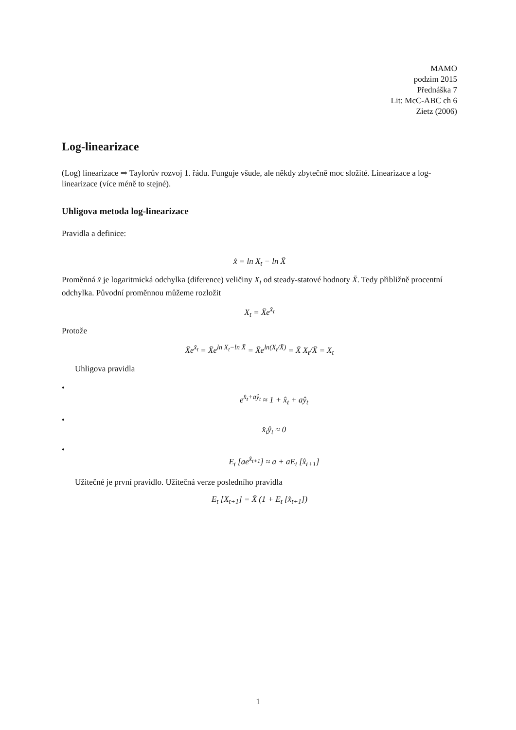MAMO
podzim 2015
Přednáška 7
Lit: McC-ABC ch 6
Zietz (2006)
Log-linearizace
(Log) linearizace ⇒ Taylorův rozvoj 1. řádu. Funguje všude, ale někdy zbytečně moc složité. Linearizace a log-linearizace (více méně to stejné).
Uhligova metoda log-linearizace
Pravidla a definice:
x̂ = ln X<sub>t</sub> − ln X̄
Proměnná x̂ je logaritmická odchylka (diference) veličiny X<sub>t</sub> od steady-statové hodnoty X̄. Tedy přibližně procentní odchylka. Původní proměnnou můžeme rozložit
X<sub>t</sub> = X̄e<sup>x̂<sub>t</sub></sup>
Protože
X̄e<sup>x̂<sub>t</sub></sup> = X̄e<sup>ln X<sub>t</sub>−ln X̄</sup> = X̄e<sup>ln(X<sub>t</sub>/X̄)</sup> = X̄ X<sub>t</sub>/X̄ = X<sub>t</sub>
Uhligova pravidla
•
e<sup>x̂<sub>t</sub>+aŷ<sub>t</sub></sup> ≈ 1 + x̂<sub>t</sub> + aŷ<sub>t</sub>
•
x̂<sub>t</sub>ŷ<sub>t</sub> ≈ 0
•
E<sub>t</sub> [ae<sup>x̂<sub>t+1</sub></sup>] ≈ a + aE<sub>t</sub> [x̂<sub>t+1</sub>]
Užitečné je první pravidlo. Užitečná verze posledního pravidla
E<sub>t</sub> [X<sub>t+1</sub>] = X̄ (1 + E<sub>t</sub> [x̂<sub>t+1</sub>])
1